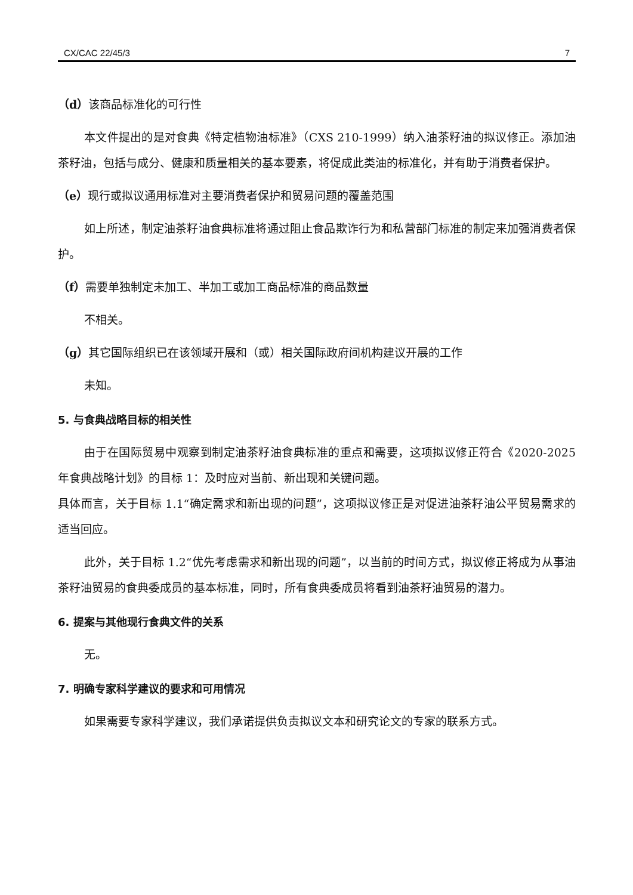CX/CAC 22/45/3 7
（d）该商品标准化的可行性
本文件提出的是对食典《特定植物油标准》（CXS 210-1999）纳入油茶籽油的拟议修正。添加油茶籽油，包括与成分、健康和质量相关的基本要素，将促成此类油的标准化，并有助于消费者保护。
（e）现行或拟议通用标准对主要消费者保护和贸易问题的覆盖范围
如上所述，制定油茶籽油食典标准将通过阻止食品欺诈行为和私营部门标准的制定来加强消费者保护。
（f）需要单独制定未加工、半加工或加工商品标准的商品数量
不相关。
（g）其它国际组织已在该领域开展和（或）相关国际政府间机构建议开展的工作
未知。
5. 与食典战略目标的相关性
由于在国际贸易中观察到制定油茶籽油食典标准的重点和需要，这项拟议修正符合《2020-2025 年食典战略计划》的目标 1：及时应对当前、新出现和关键问题。
具体而言，关于目标 1.1“确定需求和新出现的问题”，这项拟议修正是对促进油茶籽油公平贸易需求的适当回应。
此外，关于目标 1.2“优先考虑需求和新出现的问题”，以当前的时间方式，拟议修正将成为从事油茶籽油贸易的食典委成员的基本标准，同时，所有食典委成员将看到油茶籽油贸易的潜力。
6. 提案与其他现行食典文件的关系
无。
7. 明确专家科学建议的要求和可用情况
如果需要专家科学建议，我们承诺提供负责拟议文本和研究论文的专家的联系方式。